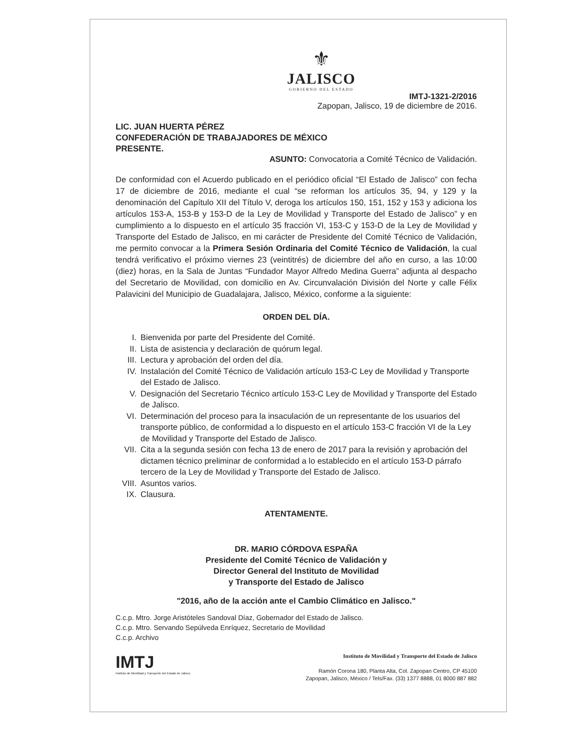⚜
JALISCO
GOBIERNO DEL ESTADO
IMTJ-1321-2/2016
Zapopan, Jalisco, 19 de diciembre de 2016.
LIC. JUAN HUERTA PÉREZ
CONFEDERACIÓN DE TRABAJADORES DE MÉXICO
PRESENTE.
ASUNTO: Convocatoria a Comité Técnico de Validación.
De conformidad con el Acuerdo publicado en el periódico oficial “El Estado de Jalisco” con fecha 17 de diciembre de 2016, mediante el cual “se reforman los artículos 35, 94, y 129 y la denominación del Capítulo XII del Título V, deroga los artículos 150, 151, 152 y 153 y adiciona los artículos 153-A, 153-B y 153-D de la Ley de Movilidad y Transporte del Estado de Jalisco” y en cumplimiento a lo dispuesto en el artículo 35 fracción VI, 153-C y 153-D de la Ley de Movilidad y Transporte del Estado de Jalisco, en mi carácter de Presidente del Comité Técnico de Validación, me permito convocar a la Primera Sesión Ordinaria del Comité Técnico de Validación, la cual tendrá verificativo el próximo viernes 23 (veintitrés) de diciembre del año en curso, a las 10:00 (diez) horas, en la Sala de Juntas “Fundador Mayor Alfredo Medina Guerra” adjunta al despacho del Secretario de Movilidad, con domicilio en Av. Circunvalación División del Norte y calle Félix Palavicini del Municipio de Guadalajara, Jalisco, México, conforme a la siguiente:
ORDEN DEL DÍA.
I. Bienvenida por parte del Presidente del Comité.
II. Lista de asistencia y declaración de quórum legal.
III. Lectura y aprobación del orden del día.
IV. Instalación del Comité Técnico de Validación artículo 153-C Ley de Movilidad y Transporte del Estado de Jalisco.
V. Designación del Secretario Técnico artículo 153-C Ley de Movilidad y Transporte del Estado de Jalisco.
VI. Determinación del proceso para la insaculación de un representante de los usuarios del transporte público, de conformidad a lo dispuesto en el artículo 153-C fracción VI de la Ley de Movilidad y Transporte del Estado de Jalisco.
VII. Cita a la segunda sesión con fecha 13 de enero de 2017 para la revisión y aprobación del dictamen técnico preliminar de conformidad a lo establecido en el artículo 153-D párrafo tercero de la Ley de Movilidad y Transporte del Estado de Jalisco.
VIII. Asuntos varios.
IX. Clausura.
ATENTAMENTE.
DR. MARIO CÓRDOVA ESPAÑA
Presidente del Comité Técnico de Validación y
Director General del Instituto de Movilidad
y Transporte del Estado de Jalisco
"2016, año de la acción ante el Cambio Climático en Jalisco."
C.c.p. Mtro. Jorge Aristóteles Sandoval Díaz, Gobernador del Estado de Jalisco.
C.c.p. Mtro. Servando Sepúlveda Enríquez, Secretario de Movilidad
C.c.p. Archivo
IMTJ
Instituto de Movilidad y Transporte del Estado de Jalisco
Instituto de Movilidad y Transporte del Estado de Jalisco
Ramón Corona 180, Planta Alta, Col. Zapopan Centro, CP 45100
Zapopan, Jalisco, México / Tels/Fax. (33) 1377 8888, 01 8000 887 882